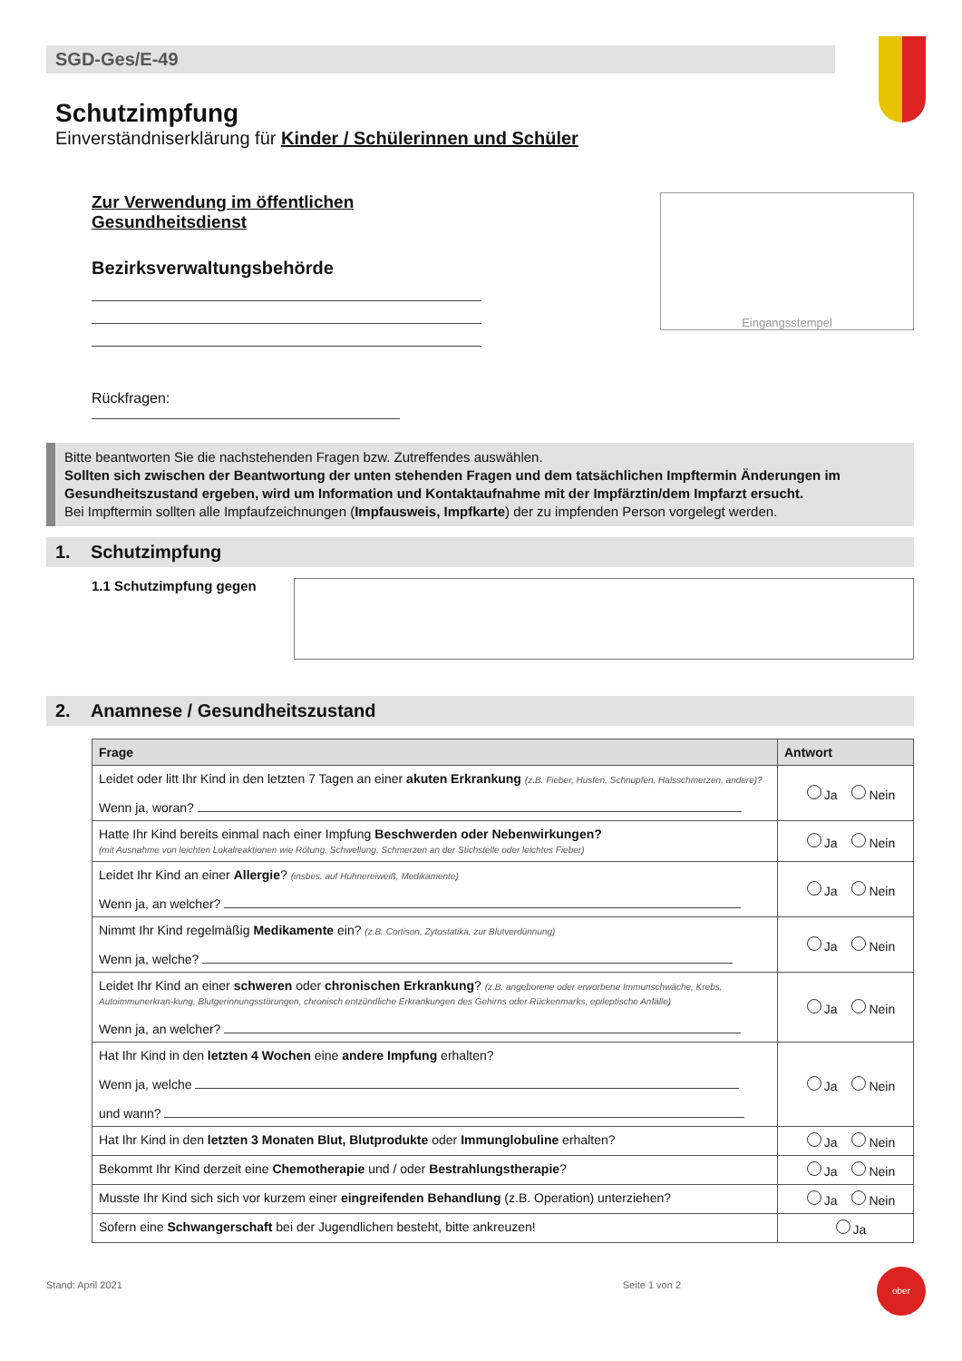SGD-Ges/E-49
Schutzimpfung
Einverständniserklärung für Kinder / Schülerinnen und Schüler
Zur Verwendung im öffentlichen Gesundheitsdienst
Bezirksverwaltungsbehörde
Rückfragen:
Eingangsstempel
Bitte beantworten Sie die nachstehenden Fragen bzw. Zutreffendes auswählen.
Sollten sich zwischen der Beantwortung der unten stehenden Fragen und dem tatsächlichen Impftermin Änderungen im Gesundheitszustand ergeben, wird um Information und Kontaktaufnahme mit der Impfärztin/dem Impfarzt ersucht.
Bei Impftermin sollten alle Impfaufzeichnungen (Impfausweis, Impfkarte) der zu impfenden Person vorgelegt werden.
1. Schutzimpfung
1.1 Schutzimpfung gegen
2. Anamnese / Gesundheitszustand
| Frage | Antwort |
| --- | --- |
| Leidet oder litt Ihr Kind in den letzten 7 Tagen an einer akuten Erkrankung (z.B. Fieber, Husten, Schnupfen, Halsschmerzen, andere)? Wenn ja, woran? | Ja Nein |
| Hatte Ihr Kind bereits einmal nach einer Impfung Beschwerden oder Nebenwirkungen? (mit Ausnahme von leichten Lokalreaktionen wie Rötung, Schwellung, Schmerzen an der Stichstelle oder leichtes Fieber) | Ja Nein |
| Leidet Ihr Kind an einer Allergie ? (insbes. auf Hühnereiweiß, Medikamente) Wenn ja, an welcher? | Ja Nein |
| Nimmt Ihr Kind regelmäßig Medikamente ein? (z.B. Cortison, Zytostatika, zur Blutverdünnung) Wenn ja, welche? | Ja Nein |
| Leidet Ihr Kind an einer schweren oder chronischen Erkrankung ? (z.B. angeborene oder erworbene Immunschwäche, Krebs, Autoimmunerkran-kung, Blutgerinnungsstörungen, chronisch entzündliche Erkrankungen des Gehirns oder Rückenmarks, epileptische Anfälle) Wenn ja, an welcher? | Ja Nein |
| Hat Ihr Kind in den letzten 4 Wochen eine andere Impfung erhalten? Wenn ja, welche und wann? | Ja Nein |
| Hat Ihr Kind in den letzten 3 Monaten Blut, Blutprodukte oder Immunglobuline erhalten? | Ja Nein |
| Bekommt Ihr Kind derzeit eine Chemotherapie und / oder Bestrahlungstherapie ? | Ja Nein |
| Musste Ihr Kind sich sich vor kurzem einer eingreifenden Behandlung (z.B. Operation) unterziehen? | Ja Nein |
| Sofern eine Schwangerschaft bei der Jugendlichen besteht, bitte ankreuzen! | Ja |
Stand: April 2021 Seite 1 von 2
ober